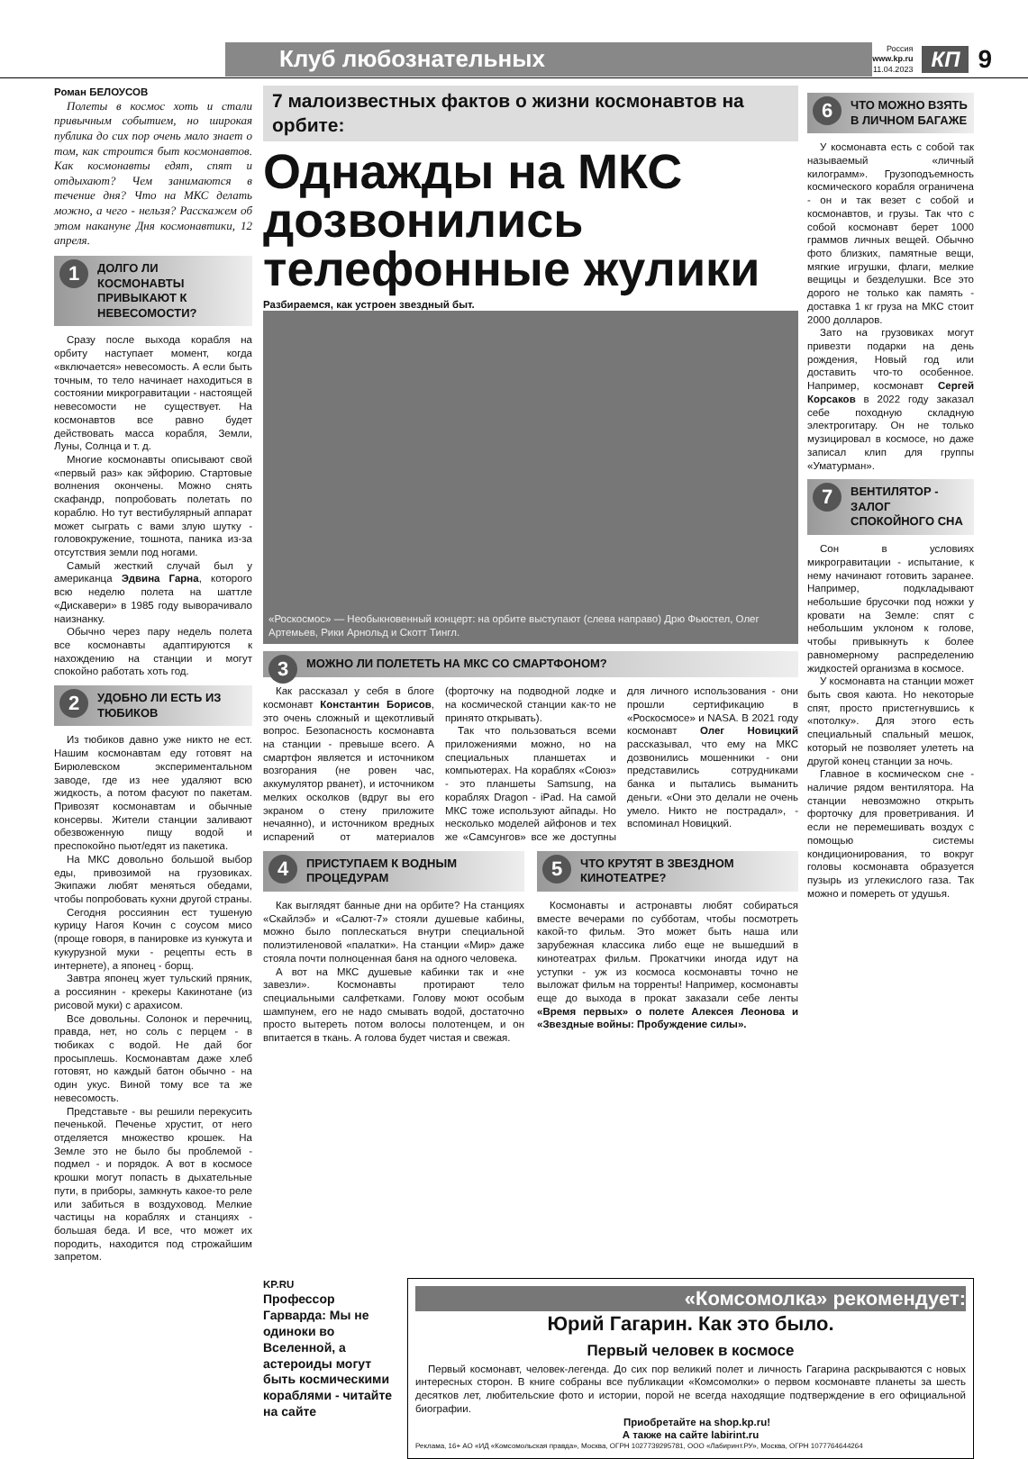Клуб любознательных
Россия
www.kp.ru
11.04.2023
КП
9
Роман БЕЛОУСОВ
Полеты в космос хоть и стали привычным событием, но широкая публика до сих пор очень мало знает о том, как строится быт космонавтов. Как космонавты едят, спят и отдыхают? Чем занимаются в течение дня? Что на МКС делать можно, а чего - нельзя? Расскажем об этом накануне Дня космонавтики, 12 апреля.
1 ДОЛГО ЛИ КОСМОНАВТЫ ПРИВЫКАЮТ К НЕВЕСОМОСТИ?
Сразу после выхода корабля на орбиту наступает момент, когда «включается» невесомость. А если быть точным, то тело начинает находиться в состоянии микрогравитации - настоящей невесомости не существует. На космонавтов все равно будет действовать масса корабля, Земли, Луны, Солнца и т. д.
Многие космонавты описывают свой «первый раз» как эйфорию. Стартовые волнения окончены. Можно снять скафандр, попробовать полетать по кораблю. Но тут вестибулярный аппарат может сыграть с вами злую шутку - головокружение, тошнота, паника из-за отсутствия земли под ногами.
Самый жесткий случай был у американца Эдвина Гарна, которого всю неделю полета на шаттле «Дискавери» в 1985 году выворачивало наизнанку.
Обычно через пару недель полета все космонавты адаптируются к нахождению на станции и могут спокойно работать хоть год.
2 УДОБНО ЛИ ЕСТЬ ИЗ ТЮБИКОВ
Из тюбиков давно уже никто не ест. Нашим космонавтам еду готовят на Бирюлевском экспериментальном заводе, где из нее удаляют всю жидкость, а потом фасуют по пакетам. Привозят космонавтам и обычные консервы. Жители станции заливают обезвоженную пищу водой и преспокойно пьют/едят из пакетика.
На МКС довольно большой выбор еды, привозимой на грузовиках. Экипажи любят меняться обедами, чтобы попробовать кухни другой страны.
Сегодня россиянин ест тушеную курицу Нагоя Кочин с соусом мисо (проще говоря, в панировке из кунжута и кукурузной муки - рецепты есть в интернете), а японец - борщ.
Завтра японец жует тульский пряник, а россиянин - крекеры Какинотане (из рисовой муки) с арахисом.
Все довольны. Солонок и перечниц, правда, нет, но соль с перцем - в тюбиках с водой. Не дай бог просыплешь. Космонавтам даже хлеб готовят, но каждый батон обычно - на один укус. Виной тому все та же невесомость.
Представьте - вы решили перекусить печенькой. Печенье хрустит, от него отделяется множество крошек. На Земле это не было бы проблемой - подмел - и порядок. А вот в космосе крошки могут попасть в дыхательные пути, в приборы, замкнуть какое-то реле или забиться в воздуховод. Мелкие частицы на кораблях и станциях - большая беда. И все, что может их породить, находится под строжайшим запретом.
7 малоизвестных фактов о жизни космонавтов на орбите:
Однажды на МКС дозвонились телефонные жулики
Разбираемся, как устроен звездный быт.
«Роскосмос» — Необыкновенный концерт: на орбите выступают (слева направо) Дрю Фьюстел, Олег Артемьев, Рики Арнольд и Скотт Тингл.
3 МОЖНО ЛИ ПОЛЕТЕТЬ НА МКС СО СМАРТФОНОМ?
Как рассказал у себя в блоге космонавт Константин Борисов, это очень сложный и щекотливый вопрос. Безопасность космонавта на станции - превыше всего. А смартфон является и источником возгорания (не ровен час, аккумулятор рванет), и источником мелких осколков (вдруг вы его экраном о стену приложите нечаянно), и источником вредных испарений от материалов (форточку на подводной лодке и на космической станции как-то не принято открывать).
Так что пользоваться всеми приложениями можно, но на специальных планшетах и компьютерах. На кораблях «Союз» - это планшеты Samsung, на кораблях Dragon - iPad. На самой МКС тоже используют айпады. Но несколько моделей айфонов и тех же «Самсунгов» все же доступны для личного использования - они прошли сертификацию в «Роскосмосе» и NASA. В 2021 году космонавт Олег Новицкий рассказывал, что ему на МКС дозвонились мошенники - они представились сотрудниками банка и пытались выманить деньги. «Они это делали не очень умело. Никто не пострадал», - вспоминал Новицкий.
4 ПРИСТУПАЕМ К ВОДНЫМ ПРОЦЕДУРАМ
Как выглядят банные дни на орбите? На станциях «Скайлэб» и «Салют-7» стояли душевые кабины, можно было поплескаться внутри специальной полиэтиленовой «палатки». На станции «Мир» даже стояла почти полноценная баня на одного человека.
А вот на МКС душевые кабинки так и «не завезли». Космонавты протирают тело специальными салфетками. Голову моют особым шампунем, его не надо смывать водой, достаточно просто вытереть потом волосы полотенцем, и он впитается в ткань. А голова будет чистая и свежая.
5 ЧТО КРУТЯТ В ЗВЕЗДНОМ КИНОТЕАТРЕ?
Космонавты и астронавты любят собираться вместе вечерами по субботам, чтобы посмотреть какой-то фильм. Это может быть наша или зарубежная классика либо еще не вышедший в кинотеатрах фильм. Прокатчики иногда идут на уступки - уж из космоса космонавты точно не выложат фильм на торренты! Например, космонавты еще до выхода в прокат заказали себе ленты «Время первых» о полете Алексея Леонова и «Звездные войны: Пробуждение силы».
6 ЧТО МОЖНО ВЗЯТЬ В ЛИЧНОМ БАГАЖЕ
У космонавта есть с собой так называемый «личный килограмм». Грузоподъемность космического корабля ограничена - он и так везет с собой и космонавтов, и грузы. Так что с собой космонавт берет 1000 граммов личных вещей. Обычно фото близких, памятные вещи, мягкие игрушки, флаги, мелкие вещицы и безделушки. Все это дорого не только как память - доставка 1 кг груза на МКС стоит 2000 долларов.
Зато на грузовиках могут привезти подарки на день рождения, Новый год или доставить что-то особенное. Например, космонавт Сергей Корсаков в 2022 году заказал себе походную складную электрогитару. Он не только музицировал в космосе, но даже записал клип для группы «Уматурман».
7 ВЕНТИЛЯТОР - ЗАЛОГ СПОКОЙНОГО СНА
Сон в условиях микрогравитации - испытание, к нему начинают готовить заранее. Например, подкладывают небольшие брусочки под ножки у кровати на Земле: спят с небольшим уклоном к голове, чтобы привыкнуть к более равномерному распределению жидкостей организма в космосе.
У космонавта на станции может быть своя каюта. Но некоторые спят, просто пристегнувшись к «потолку». Для этого есть специальный спальный мешок, который не позволяет улететь на другой конец станции за ночь.
Главное в космическом сне - наличие рядом вентилятора. На станции невозможно открыть форточку для проветривания. И если не перемешивать воздух с помощью системы кондиционирования, то вокруг головы космонавта образуется пузырь из углекислого газа. Так можно и помереть от удушья.
KP.RU
Профессор Гарварда: Мы не одиноки во Вселенной, а астероиды могут быть космическими кораблями - читайте на сайте
«Комсомолка» рекомендует:
Юрий Гагарин. Как это было.
Первый человек в космосе
Первый космонавт, человек-легенда. До сих пор великий полет и личность Гагарина раскрываются с новых интересных сторон. В книге собраны все публикации «Комсомолки» о первом космонавте планеты за шесть десятков лет, любительские фото и истории, порой не всегда находящие подтверждение в его официальной биографии.
Приобретайте на shop.kp.ru!
А также на сайте labirint.ru
Реклама, 16+ АО «ИД «Комсомольская правда», Москва, ОГРН 1027739295781, ООО «Лабиринт.РУ», Москва, ОГРН 1077764644264